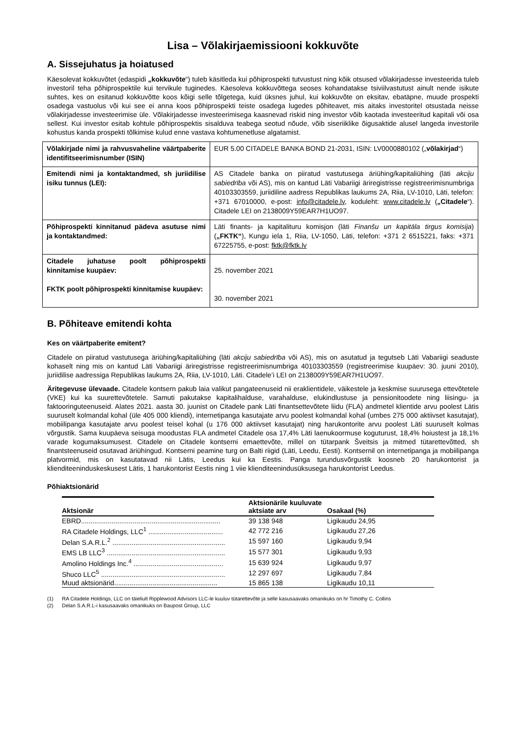Lisa – Võlakirjaemissiooni kokkuvõte
A. Sissejuhatus ja hoiatused
Käesolevat kokkuvõtet (edaspidi „kokkuvõte“) tuleb käsitleda kui põhiprospekti tutvustust ning kõik otsused võlakirjadesse investeerida tuleb investoril teha põhiprospektile kui tervikule tuginedes. Käesoleva kokkuvõttega seoses kohandatakse tsiviilvastutust ainult nende isikute suhtes, kes on esitanud kokkuvõtte koos kõigi selle tõlgetega, kuid üksnes juhul, kui kokkuvõte on eksitav, ebatäpne, muude prospekti osadega vastuolus või kui see ei anna koos põhiprospekti teiste osadega lugedes põhiteavet, mis aitaks investoritel otsustada neisse võlakirjadesse investeerimise üle. Võlakirjadesse investeerimisega kaasnevad riskid ning investor võib kaotada investeeritud kapitali või osa sellest. Kui investor esitab kohtule põhiprospektis sisalduva teabega seotud nõude, võib siseriiklike õigusaktide alusel langeda investorile kohustus kanda prospekti tõlkimise kulud enne vastava kohtumenetluse algatamist.
| Võlakirjade nimi ja rahvusvaheline väärtpaberite identifitseerimisnumber (ISIN) | EUR 5.00 CITADELE BANKA BOND 21-2031, ISIN: LV0000880102 („ võlakirjad “) |
| Emitendi nimi ja kontaktandmed, sh juriidilise isiku tunnus (LEI): | AS Citadele banka on piiratud vastutusega äriühing/kapitaliühing (läti akciju sabiedrība või AS), mis on kantud Läti Vabariigi äriregistrisse registreerimisnumbriga 40103303559, juriidiline aadress Republikas laukums 2A, Riia, LV-1010, Läti, telefon: +371 67010000, e-post: info@citadele.lv , koduleht: www.citadele.lv ( „Citadele “). Citadele LEI on 2138009Y59EAR7H1UO97. |
| Põhiprospekti kinnitanud pädeva asutuse nimi ja kontaktandmed: | Läti finants- ja kapitalituru komisjon (läti Finanšu un kapitāla tirgus komisija ) ( „FKTK“ ), Kungu iela 1, Riia, LV-1050, Läti, telefon: +371 2 6515221, faks: +371 67225755, e-post: fktk@fktk.lv |
| Citadele juhatuse poolt põhiprospekti kinnitamise kuupäev: FKTK poolt põhiprospekti kinnitamise kuupäev: | 25. november 2021 30. november 2021 |
B. Põhiteave emitendi kohta
Kes on väärtpaberite emitent?
Citadele on piiratud vastutusega äriühing/kapitaliühing (läti akciju sabiedrība või AS), mis on asutatud ja tegutseb Läti Vabariigi seaduste kohaselt ning mis on kantud Läti Vabariigi äriregistrisse registreerimisnumbriga 40103303559 (registreerimise kuupäev: 30. juuni 2010), juriidilise aadressiga Republikas laukums 2A, Riia, LV-1010, Läti. Citadele’i LEI on 2138009Y59EAR7H1UO97.
Äritegevuse ülevaade. Citadele kontsern pakub laia valikut pangateenuseid nii eraklientidele, väikestele ja keskmise suurusega ettevõtetele (VKE) kui ka suurettevõtetele. Samuti pakutakse kapitalihalduse, varahalduse, elukindlustuse ja pensionitoodete ning liisingu- ja faktooringuteenuseid. Alates 2021. aasta 30. juunist on Citadele pank Läti finantsettevõtete liidu (FLA) andmetel klientide arvu poolest Lätis suuruselt kolmandal kohal (üle 405 000 kliendi), internetipanga kasutajate arvu poolest kolmandal kohal (umbes 275 000 aktiivset kasutajat), mobiilipanga kasutajate arvu poolest teisel kohal (u 176 000 aktiivset kasutajat) ning harukontorite arvu poolest Läti suuruselt kolmas võrgustik. Sama kuupäeva seisuga moodustas FLA andmetel Citadele osa 17,4% Läti laenukoormuse koguturust, 18,4% hoiustest ja 18,1% varade kogumaksumusest. Citadele on Citadele kontserni emaettevõte, millel on tütarpank Šveitsis ja mitmed tütarettevõtted, sh finantsteenuseid osutavad äriühingud. Kontserni peamine turg on Balti riigid (Läti, Leedu, Eesti). Kontsernil on internetipanga ja mobiilipanga platvormid, mis on kasutatavad nii Lätis, Leedus kui ka Eestis. Panga turundusvõrgustik koosneb 20 harukontorist ja klienditeeninduskeskusest Lätis, 1 harukontorist Eestis ning 1 viie klienditeenindusüksusega harukontorist Leedus.
Põhiaktsionärid
| Aktsionär | Aktsionärile kuuluvate aktsiate arv | Osakaal (%) |
| --- | --- | --- |
| EBRD......................................................................... | 39 138 948 | Ligikaudu 24,95 |
| RA Citadele Holdings, LLC<sup>1</sup> ....................................... | 42 772 216 | Ligikaudu 27,26 |
| Delan S.A.R.L.<sup>2</sup> ........................................................... | 15 597 160 | Ligikaudu 9,94 |
| EMS LB LLC<sup>3</sup> .............................................................. | 15 577 301 | Ligikaudu 9,93 |
| Amolino Holdings Inc.<sup>4</sup> ............................................... | 15 639 924 | Ligikaudu 9,97 |
| Shuco LLC<sup>5</sup> ................................................................. | 12 297 697 | Ligikaudu 7,84 |
| Muud aktsionärid...................................................... | 15 865 138 | Ligikaudu 10,11 |
(1) RA Citadele Holdings, LLC on täieliult Ripplewood Advisors LLC-le kuuluv tütarettevõte ja selle kasusaavaks omanikuks on hr Timothy C. Collins
(2) Delan S.A.R.L-i kasusaavaks omanikuks on Baupost Group, LLC